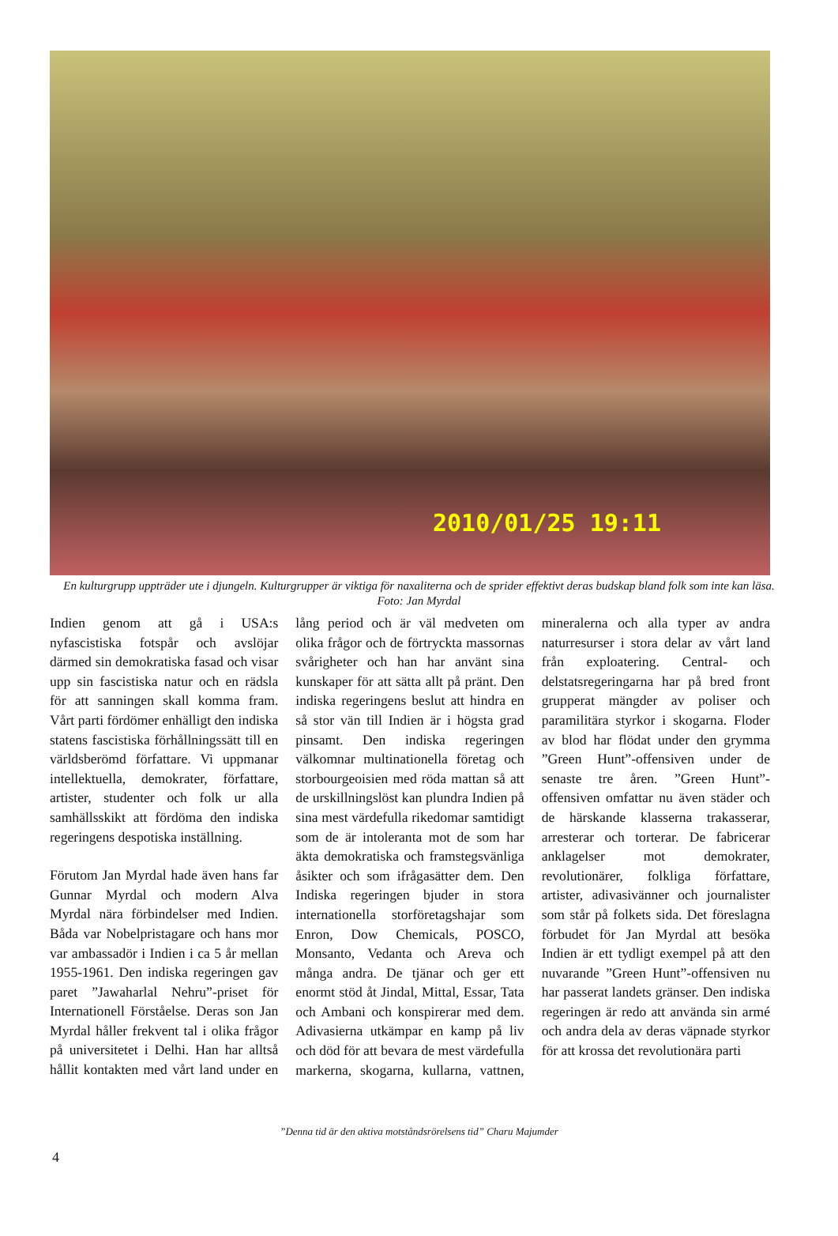2010/01/25 19:11
En kulturgrupp uppträder ute i djungeln. Kulturgrupper är viktiga för naxaliterna och de sprider effektivt deras budskap bland folk som inte kan läsa. Foto: Jan Myrdal
Indien genom att gå i USA:s nyfascistiska fotspår och avslöjar därmed sin demokratiska fasad och visar upp sin fascistiska natur och en rädsla för att sanningen skall komma fram. Vårt parti fördömer enhälligt den indiska statens fascistiska förhållningssätt till en världsberömd författare. Vi uppmanar intellektuella, demokrater, författare, artister, studenter och folk ur alla samhällsskikt att fördöma den indiska regeringens despotiska inställning.
Förutom Jan Myrdal hade även hans far Gunnar Myrdal och modern Alva Myrdal nära förbindelser med Indien. Båda var Nobelpristagare och hans mor var ambassadör i Indien i ca 5 år mellan 1955-1961. Den indiska regeringen gav paret ”Jawaharlal Nehru”-priset för Internationell Förståelse. Deras son Jan Myrdal håller frekvent tal i olika frågor på universitetet i Delhi. Han har alltså hållit kontakten med vårt land under en lång period och är väl medveten om olika frågor och de förtryckta massornas svårigheter och han har använt sina kunskaper för att sätta allt på pränt. Den indiska regeringens beslut att hindra en så stor vän till Indien är i högsta grad pinsamt. Den indiska regeringen välkomnar multinationella företag och storbourgeoisien med röda mattan så att de urskillningslöst kan plundra Indien på sina mest värdefulla rikedomar samtidigt som de är intoleranta mot de som har äkta demokratiska och framstegsvänliga åsikter och som ifrågasätter dem. Den Indiska regeringen bjuder in stora internationella storföretagshajar som Enron, Dow Chemicals, POSCO, Monsanto, Vedanta och Areva och många andra. De tjänar och ger ett enormt stöd åt Jindal, Mittal, Essar, Tata och Ambani och konspirerar med dem. Adivasierna utkämpar en kamp på liv och död för att bevara de mest värdefulla markerna, skogarna, kullarna, vattnen, mineralerna och alla typer av andra naturresurser i stora delar av vårt land från exploatering. Central- och delstatsregeringarna har på bred front grupperat mängder av poliser och paramilitära styrkor i skogarna. Floder av blod har flödat under den grymma ”Green Hunt”-offensiven under de senaste tre åren. ”Green Hunt”-offensiven omfattar nu även städer och de härskande klasserna trakasserar, arresterar och torterar. De fabricerar anklagelser mot demokrater, revolutionärer, folkliga författare, artister, adivasivänner och journalister som står på folkets sida. Det föreslagna förbudet för Jan Myrdal att besöka Indien är ett tydligt exempel på att den nuvarande ”Green Hunt”-offensiven nu har passerat landets gränser. Den indiska regeringen är redo att använda sin armé och andra dela av deras väpnade styrkor för att krossa det revolutionära parti
”Denna tid är den aktiva motståndsrörelsens tid” Charu Majumder
4